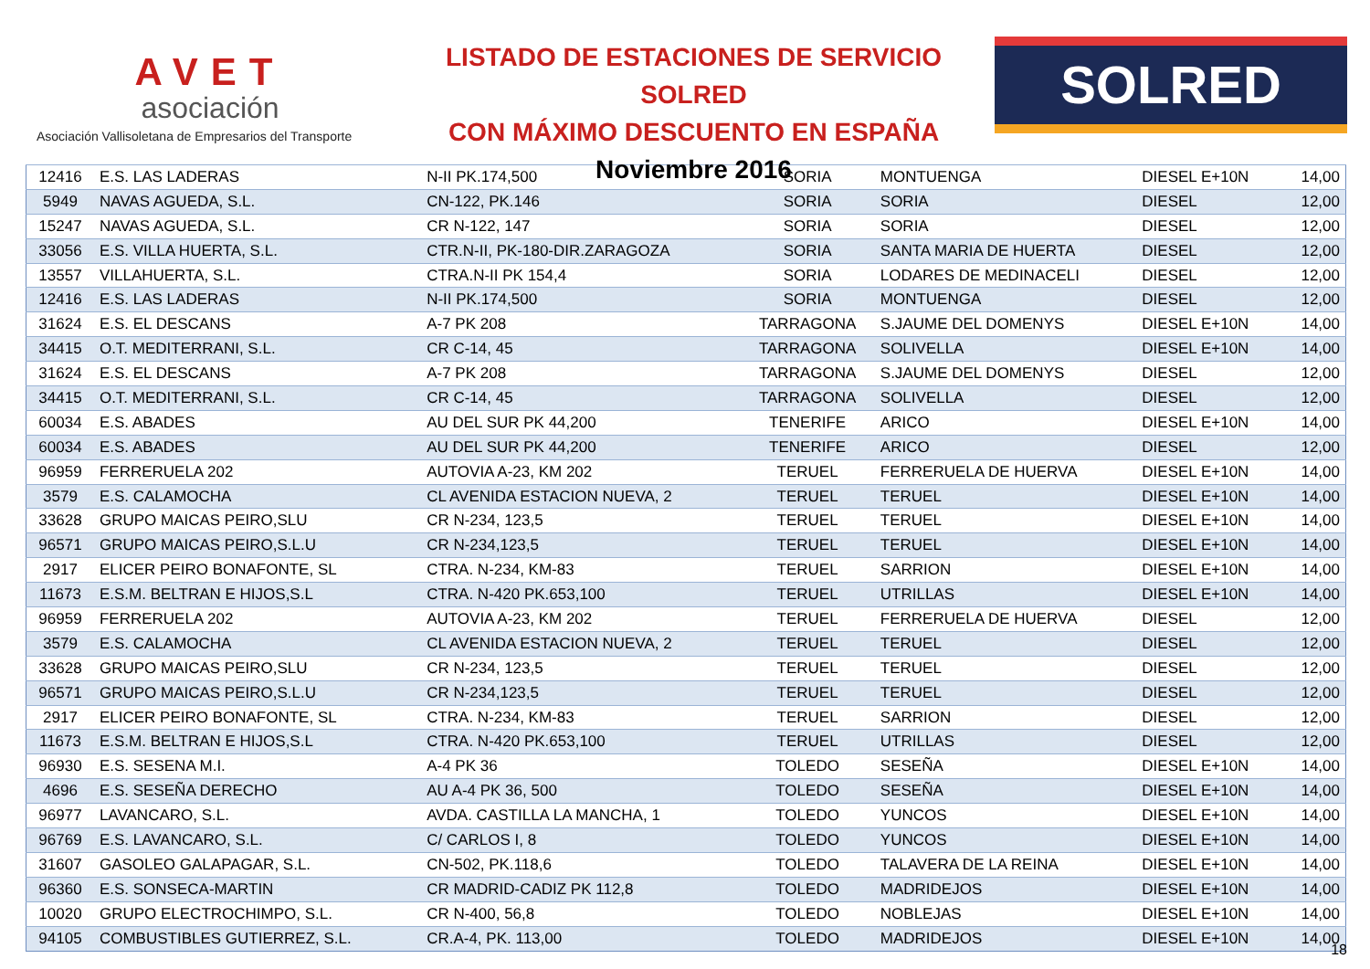AVET
asociación
Asociación Vallisoletana de Empresarios del Transporte
LISTADO DE ESTACIONES DE SERVICIO SOLRED
CON MÁXIMO DESCUENTO EN ESPAÑA
Noviembre 2016
SOLRED
| 12416 | E.S. LAS LADERAS | N-II PK.174,500 | SORIA | MONTUENGA | DIESEL E+10N | 14,00 |
| 5949 | NAVAS AGUEDA, S.L. | CN-122, PK.146 | SORIA | SORIA | DIESEL | 12,00 |
| 15247 | NAVAS AGUEDA, S.L. | CR N-122, 147 | SORIA | SORIA | DIESEL | 12,00 |
| 33056 | E.S. VILLA HUERTA, S.L. | CTR.N-II, PK-180-DIR.ZARAGOZA | SORIA | SANTA MARIA DE HUERTA | DIESEL | 12,00 |
| 13557 | VILLAHUERTA, S.L. | CTRA.N-II PK 154,4 | SORIA | LODARES DE MEDINACELI | DIESEL | 12,00 |
| 12416 | E.S. LAS LADERAS | N-II PK.174,500 | SORIA | MONTUENGA | DIESEL | 12,00 |
| 31624 | E.S. EL DESCANS | A-7 PK 208 | TARRAGONA | S.JAUME DEL DOMENYS | DIESEL E+10N | 14,00 |
| 34415 | O.T. MEDITERRANI, S.L. | CR C-14, 45 | TARRAGONA | SOLIVELLA | DIESEL E+10N | 14,00 |
| 31624 | E.S. EL DESCANS | A-7 PK 208 | TARRAGONA | S.JAUME DEL DOMENYS | DIESEL | 12,00 |
| 34415 | O.T. MEDITERRANI, S.L. | CR C-14, 45 | TARRAGONA | SOLIVELLA | DIESEL | 12,00 |
| 60034 | E.S. ABADES | AU DEL SUR PK 44,200 | TENERIFE | ARICO | DIESEL E+10N | 14,00 |
| 60034 | E.S. ABADES | AU DEL SUR PK 44,200 | TENERIFE | ARICO | DIESEL | 12,00 |
| 96959 | FERRERUELA 202 | AUTOVIA A-23, KM 202 | TERUEL | FERRERUELA DE HUERVA | DIESEL E+10N | 14,00 |
| 3579 | E.S. CALAMOCHA | CL AVENIDA ESTACION NUEVA, 2 | TERUEL | TERUEL | DIESEL E+10N | 14,00 |
| 33628 | GRUPO MAICAS PEIRO,SLU | CR N-234, 123,5 | TERUEL | TERUEL | DIESEL E+10N | 14,00 |
| 96571 | GRUPO MAICAS PEIRO,S.L.U | CR N-234,123,5 | TERUEL | TERUEL | DIESEL E+10N | 14,00 |
| 2917 | ELICER PEIRO BONAFONTE, SL | CTRA. N-234, KM-83 | TERUEL | SARRION | DIESEL E+10N | 14,00 |
| 11673 | E.S.M. BELTRAN E HIJOS,S.L | CTRA. N-420 PK.653,100 | TERUEL | UTRILLAS | DIESEL E+10N | 14,00 |
| 96959 | FERRERUELA 202 | AUTOVIA A-23, KM 202 | TERUEL | FERRERUELA DE HUERVA | DIESEL | 12,00 |
| 3579 | E.S. CALAMOCHA | CL AVENIDA ESTACION NUEVA, 2 | TERUEL | TERUEL | DIESEL | 12,00 |
| 33628 | GRUPO MAICAS PEIRO,SLU | CR N-234, 123,5 | TERUEL | TERUEL | DIESEL | 12,00 |
| 96571 | GRUPO MAICAS PEIRO,S.L.U | CR N-234,123,5 | TERUEL | TERUEL | DIESEL | 12,00 |
| 2917 | ELICER PEIRO BONAFONTE, SL | CTRA. N-234, KM-83 | TERUEL | SARRION | DIESEL | 12,00 |
| 11673 | E.S.M. BELTRAN E HIJOS,S.L | CTRA. N-420 PK.653,100 | TERUEL | UTRILLAS | DIESEL | 12,00 |
| 96930 | E.S. SESENA M.I. | A-4 PK 36 | TOLEDO | SESEÑA | DIESEL E+10N | 14,00 |
| 4696 | E.S. SESEÑA DERECHO | AU A-4 PK 36, 500 | TOLEDO | SESEÑA | DIESEL E+10N | 14,00 |
| 96977 | LAVANCARO, S.L. | AVDA. CASTILLA LA MANCHA, 1 | TOLEDO | YUNCOS | DIESEL E+10N | 14,00 |
| 96769 | E.S. LAVANCARO, S.L. | C/ CARLOS I, 8 | TOLEDO | YUNCOS | DIESEL E+10N | 14,00 |
| 31607 | GASOLEO GALAPAGAR, S.L. | CN-502, PK.118,6 | TOLEDO | TALAVERA DE LA REINA | DIESEL E+10N | 14,00 |
| 96360 | E.S. SONSECA-MARTIN | CR MADRID-CADIZ PK 112,8 | TOLEDO | MADRIDEJOS | DIESEL E+10N | 14,00 |
| 10020 | GRUPO ELECTROCHIMPO, S.L. | CR N-400, 56,8 | TOLEDO | NOBLEJAS | DIESEL E+10N | 14,00 |
| 94105 | COMBUSTIBLES GUTIERREZ, S.L. | CR.A-4, PK. 113,00 | TOLEDO | MADRIDEJOS | DIESEL E+10N | 14,00 |
18